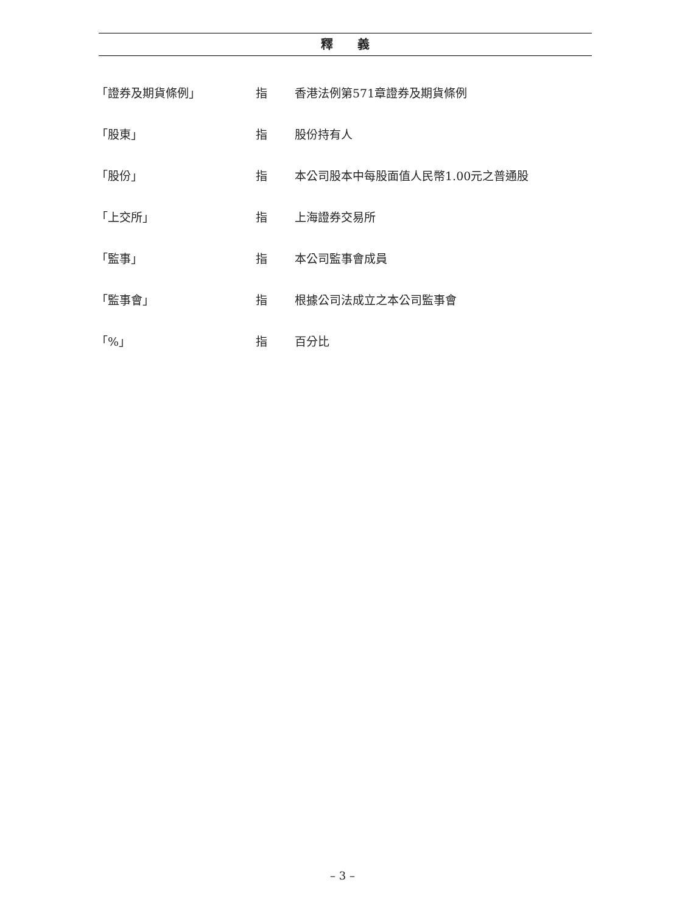釋　　義
| 「證券及期貨條例」 | 指 | 香港法例第571章證券及期貨條例 |
| 「股東」 | 指 | 股份持有人 |
| 「股份」 | 指 | 本公司股本中每股面值人民幣1.00元之普通股 |
| 「上交所」 | 指 | 上海證券交易所 |
| 「監事」 | 指 | 本公司監事會成員 |
| 「監事會」 | 指 | 根據公司法成立之本公司監事會 |
| 「%」 | 指 | 百分比 |
– 3 –